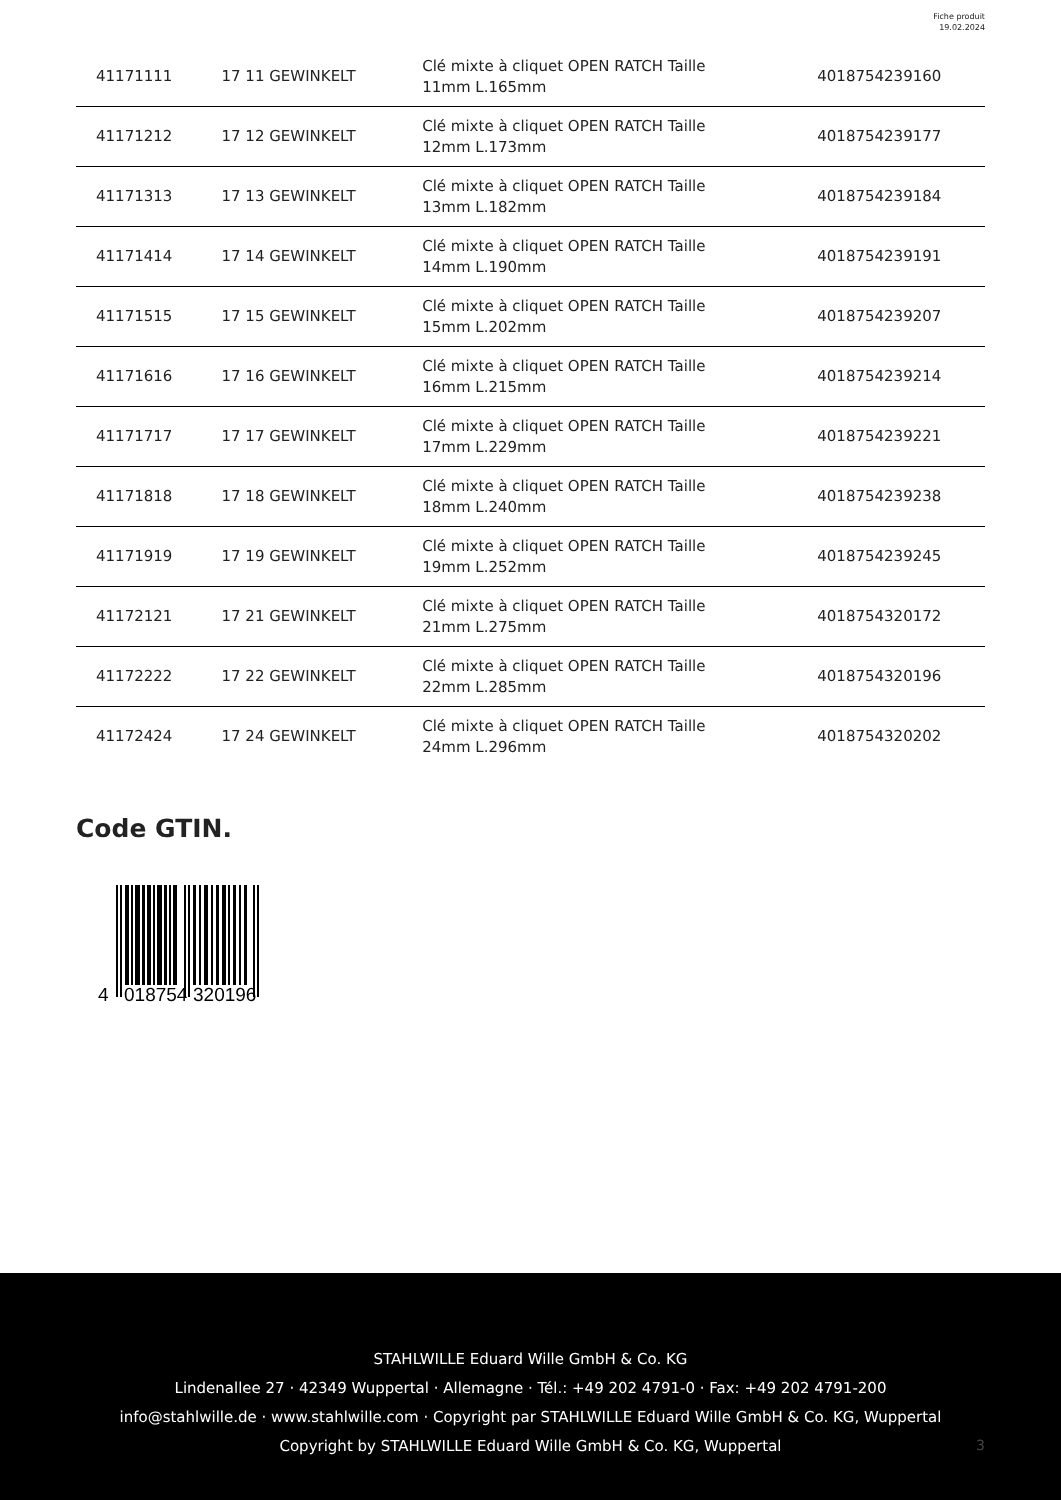Fiche produit
19.02.2024
| 41171111 | 17 11 GEWINKELT | Clé mixte à cliquet OPEN RATCH Taille 11mm L.165mm | 4018754239160 |
| 41171212 | 17 12 GEWINKELT | Clé mixte à cliquet OPEN RATCH Taille 12mm L.173mm | 4018754239177 |
| 41171313 | 17 13 GEWINKELT | Clé mixte à cliquet OPEN RATCH Taille 13mm L.182mm | 4018754239184 |
| 41171414 | 17 14 GEWINKELT | Clé mixte à cliquet OPEN RATCH Taille 14mm L.190mm | 4018754239191 |
| 41171515 | 17 15 GEWINKELT | Clé mixte à cliquet OPEN RATCH Taille 15mm L.202mm | 4018754239207 |
| 41171616 | 17 16 GEWINKELT | Clé mixte à cliquet OPEN RATCH Taille 16mm L.215mm | 4018754239214 |
| 41171717 | 17 17 GEWINKELT | Clé mixte à cliquet OPEN RATCH Taille 17mm L.229mm | 4018754239221 |
| 41171818 | 17 18 GEWINKELT | Clé mixte à cliquet OPEN RATCH Taille 18mm L.240mm | 4018754239238 |
| 41171919 | 17 19 GEWINKELT | Clé mixte à cliquet OPEN RATCH Taille 19mm L.252mm | 4018754239245 |
| 41172121 | 17 21 GEWINKELT | Clé mixte à cliquet OPEN RATCH Taille 21mm L.275mm | 4018754320172 |
| 41172222 | 17 22 GEWINKELT | Clé mixte à cliquet OPEN RATCH Taille 22mm L.285mm | 4018754320196 |
| 41172424 | 17 24 GEWINKELT | Clé mixte à cliquet OPEN RATCH Taille 24mm L.296mm | 4018754320202 |
Code GTIN.
4
018754
320196
STAHLWILLE Eduard Wille GmbH & Co. KG
Lindenallee 27 · 42349 Wuppertal · Allemagne · Tél.: +49 202 4791-0 · Fax: +49 202 4791-200
info@stahlwille.de · www.stahlwille.com · Copyright par STAHLWILLE Eduard Wille GmbH & Co. KG, Wuppertal
Copyright by STAHLWILLE Eduard Wille GmbH & Co. KG, Wuppertal
3